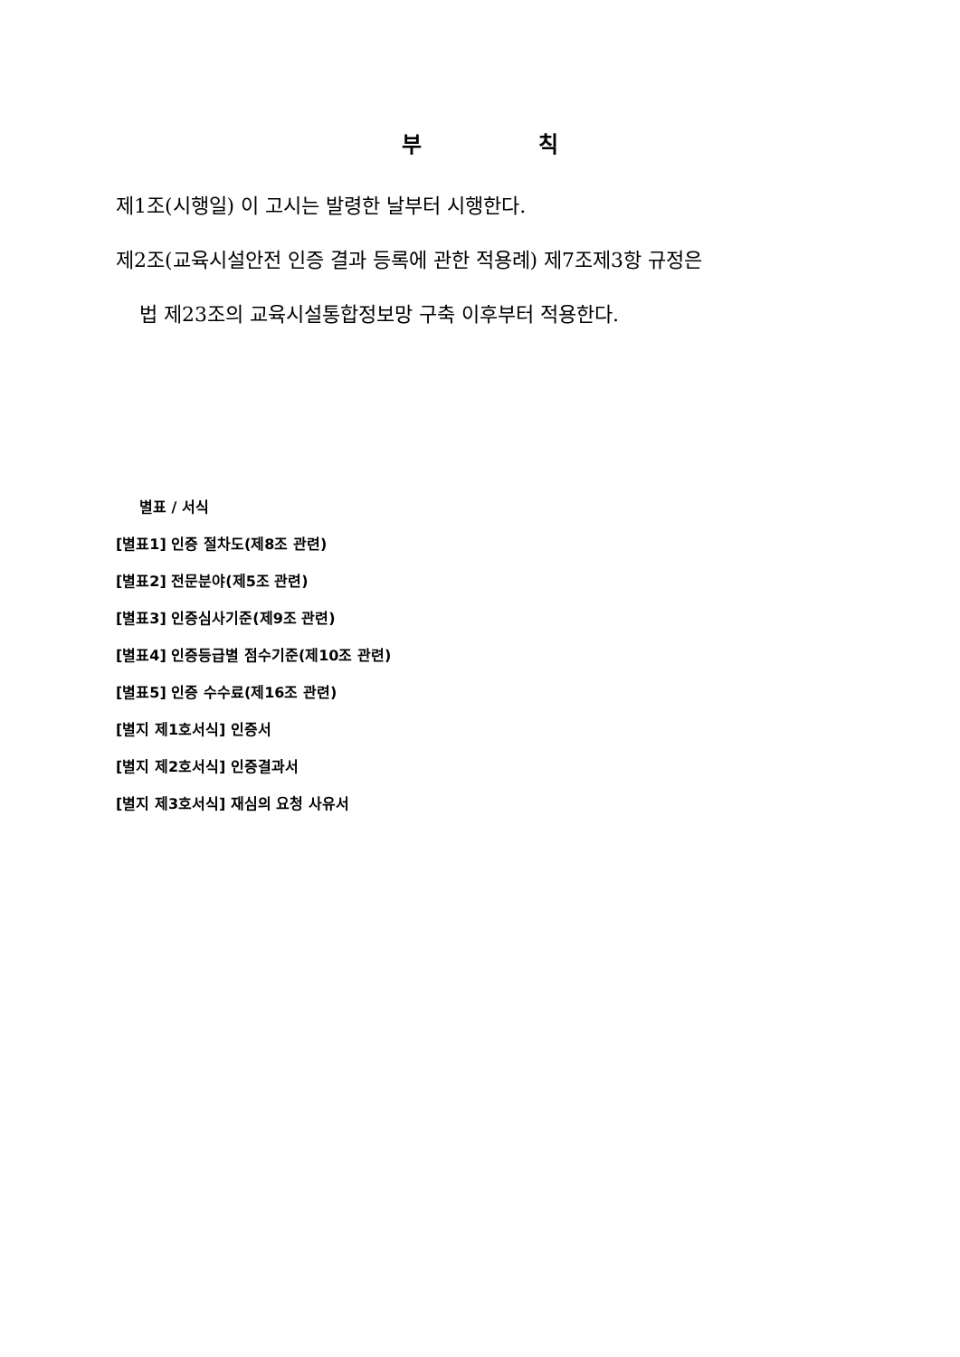부 칙
제1조(시행일) 이 고시는 발령한 날부터 시행한다.
제2조(교육시설안전 인증 결과 등록에 관한 적용례) 제7조제3항 규정은
법 제23조의 교육시설통합정보망 구축 이후부터 적용한다.
별표 / 서식
[별표1] 인증 절차도(제8조 관련)
[별표2] 전문분야(제5조 관련)
[별표3] 인증심사기준(제9조 관련)
[별표4] 인증등급별 점수기준(제10조 관련)
[별표5] 인증 수수료(제16조 관련)
[별지 제1호서식] 인증서
[별지 제2호서식] 인증결과서
[별지 제3호서식] 재심의 요청 사유서